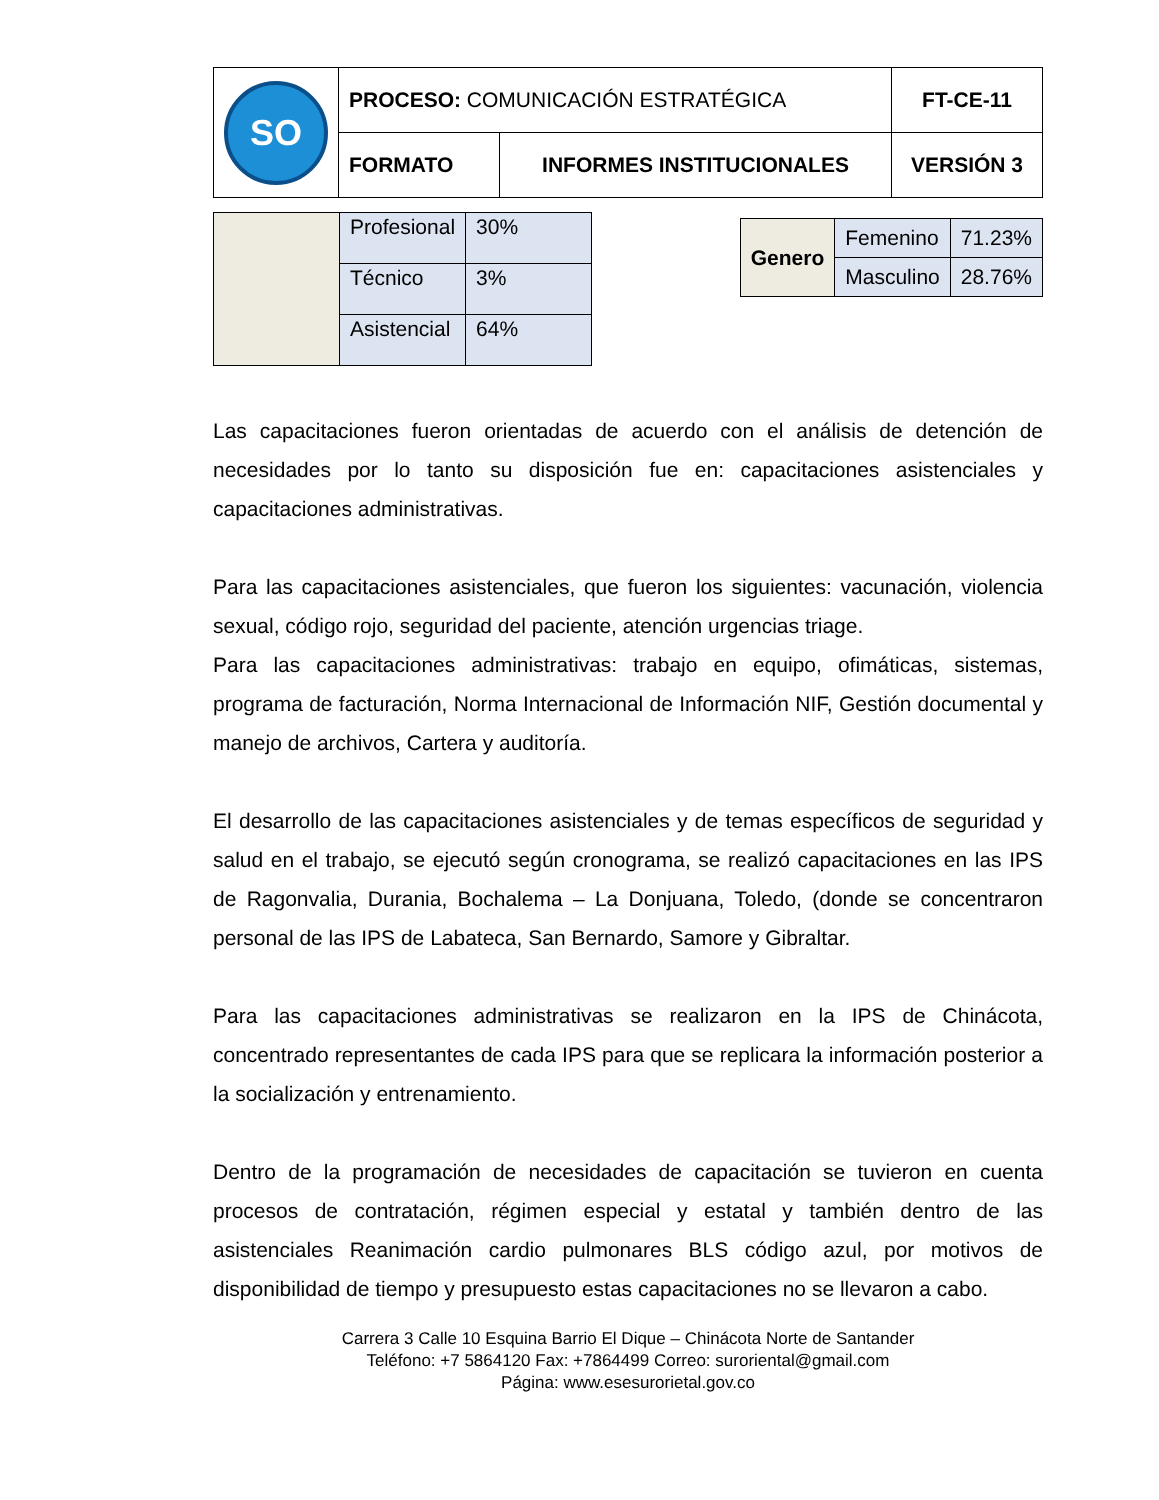| SO | PROCESO: COMUNICACIÓN ESTRATÉGICA | | FT-CE-11 |
| | FORMATO | INFORMES INSTITUCIONALES | VERSIÓN 3 |
| | Profesional | 30% |
| | Técnico | 3% |
| | Asistencial | 64% |
| Genero | Femenino | 71.23% |
| | Masculino | 28.76% |
Las capacitaciones fueron orientadas de acuerdo con el análisis de detención de necesidades por lo tanto su disposición fue en: capacitaciones asistenciales y capacitaciones administrativas.
Para las capacitaciones asistenciales, que fueron los siguientes: vacunación, violencia sexual, código rojo, seguridad del paciente, atención urgencias triage.
Para las capacitaciones administrativas: trabajo en equipo, ofimáticas, sistemas, programa de facturación, Norma Internacional de Información NIF, Gestión documental y manejo de archivos, Cartera y auditoría.
El desarrollo de las capacitaciones asistenciales y de temas específicos de seguridad y salud en el trabajo, se ejecutó según cronograma, se realizó capacitaciones en las IPS de Ragonvalia, Durania, Bochalema – La Donjuana, Toledo, (donde se concentraron personal de las IPS de Labateca, San Bernardo, Samore y Gibraltar.
Para las capacitaciones administrativas se realizaron en la IPS de Chinácota, concentrado representantes de cada IPS para que se replicara la información posterior a la socialización y entrenamiento.
Dentro de la programación de necesidades de capacitación se tuvieron en cuenta procesos de contratación, régimen especial y estatal y también dentro de las asistenciales Reanimación cardio pulmonares BLS código azul, por motivos de disponibilidad de tiempo y presupuesto estas capacitaciones no se llevaron a cabo.
Carrera 3 Calle 10 Esquina Barrio El Dique – Chinácota Norte de Santander
Teléfono: +7 5864120 Fax: +7864499 Correo: suroriental@gmail.com
Página: www.esesurorietal.gov.co